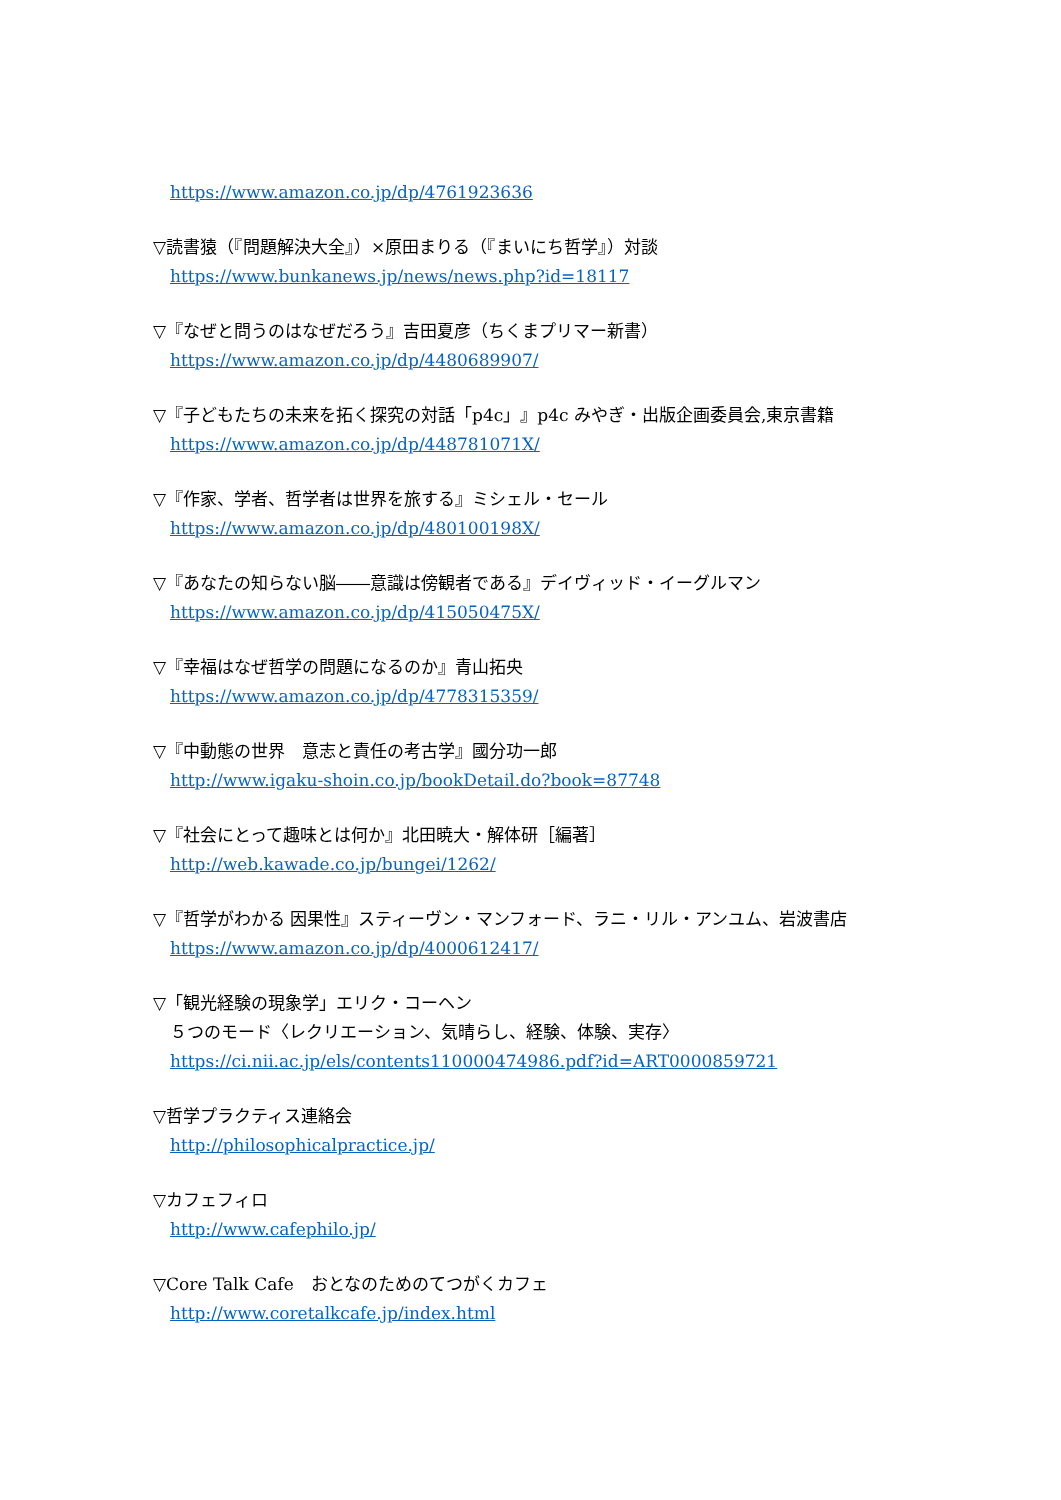https://www.amazon.co.jp/dp/4761923636
▽読書猿（『問題解決大全』）×原田まりる（『まいにち哲学』）対談
https://www.bunkanews.jp/news/news.php?id=18117
▽『なぜと問うのはなぜだろう』吉田夏彦（ちくまプリマー新書）
https://www.amazon.co.jp/dp/4480689907/
▽『子どもたちの未来を拓く探究の対話「p4c」』p4c みやぎ・出版企画委員会,東京書籍
https://www.amazon.co.jp/dp/448781071X/
▽『作家、学者、哲学者は世界を旅する』ミシェル・セール
https://www.amazon.co.jp/dp/480100198X/
▽『あなたの知らない脳――意識は傍観者である』デイヴィッド・イーグルマン
https://www.amazon.co.jp/dp/415050475X/
▽『幸福はなぜ哲学の問題になるのか』青山拓央
https://www.amazon.co.jp/dp/4778315359/
▽『中動態の世界　意志と責任の考古学』國分功一郎
http://www.igaku-shoin.co.jp/bookDetail.do?book=87748
▽『社会にとって趣味とは何か』北田暁大・解体研［編著］
http://web.kawade.co.jp/bungei/1262/
▽『哲学がわかる 因果性』スティーヴン・マンフォード、ラニ・リル・アンユム、岩波書店
https://www.amazon.co.jp/dp/4000612417/
▽「観光経験の現象学」エリク・コーヘン
５つのモード〈レクリエーション、気晴らし、経験、体験、実存〉
https://ci.nii.ac.jp/els/contents110000474986.pdf?id=ART0000859721
▽哲学プラクティス連絡会
http://philosophicalpractice.jp/
▽カフェフィロ
http://www.cafephilo.jp/
▽Core Talk Cafe　おとなのためのてつがくカフェ
http://www.coretalkcafe.jp/index.html